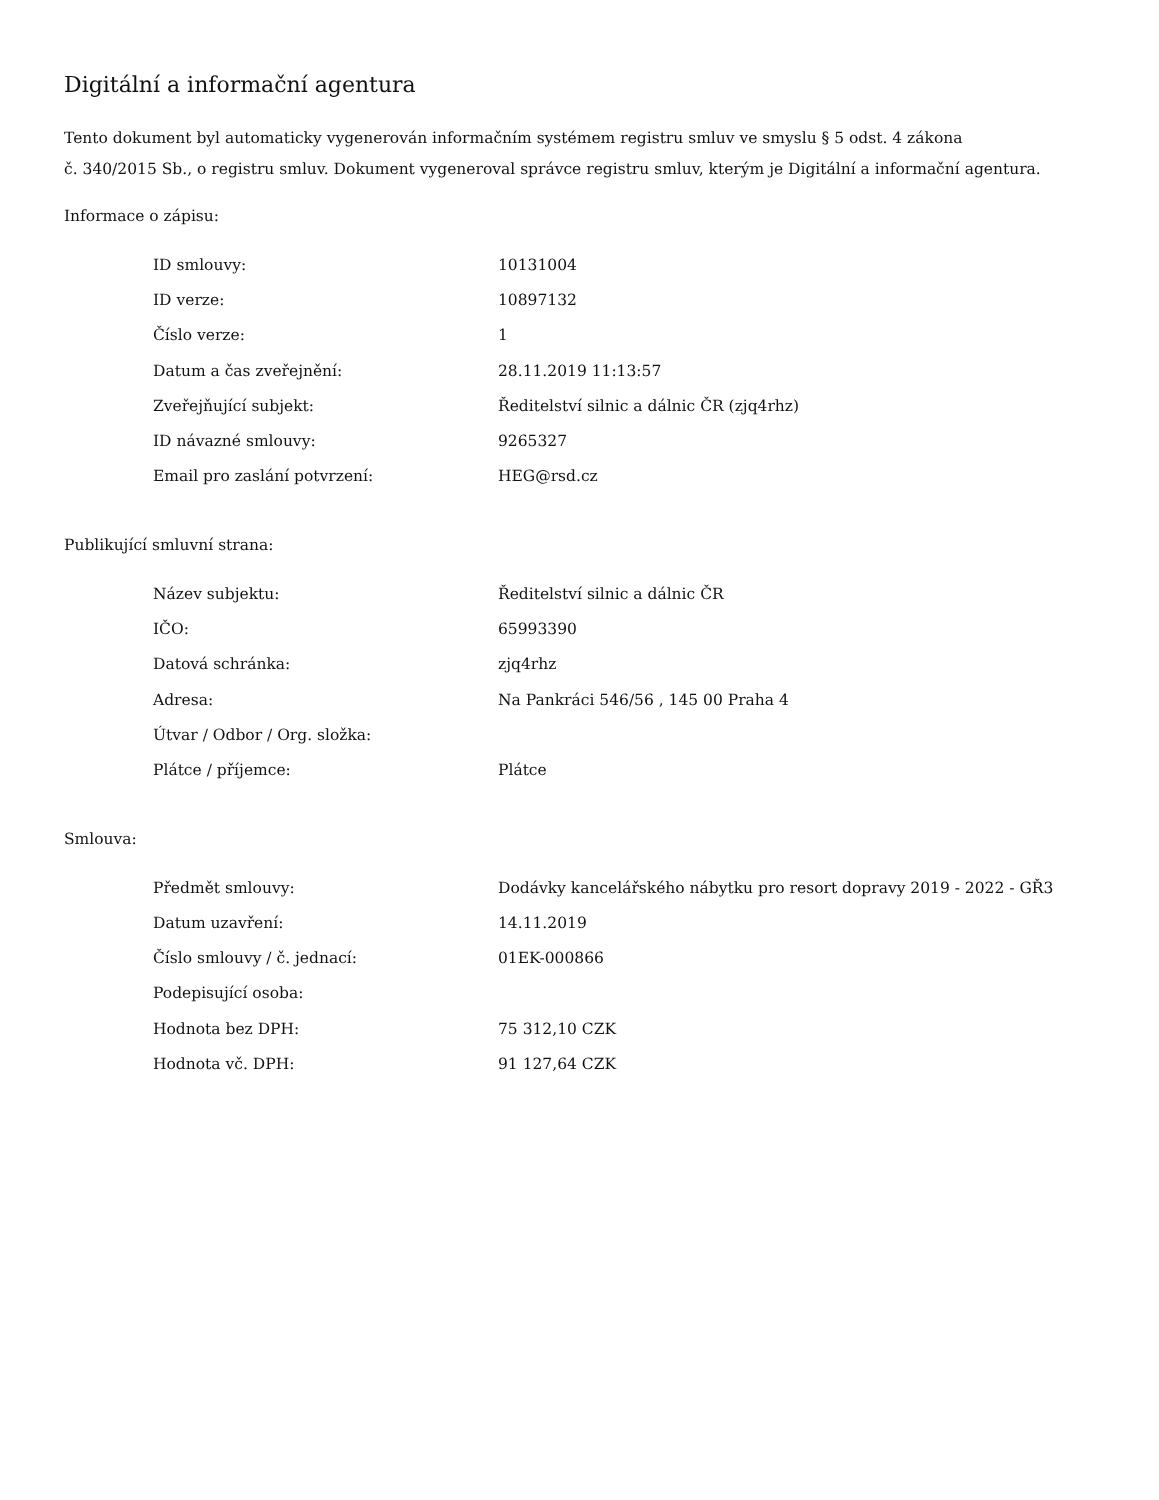Digitální a informační agentura
Tento dokument byl automaticky vygenerován informačním systémem registru smluv ve smyslu § 5 odst. 4 zákona
č. 340/2015 Sb., o registru smluv. Dokument vygeneroval správce registru smluv, kterým je Digitální a informační agentura.
Informace o zápisu:
| ID smlouvy: | 10131004 |
| ID verze: | 10897132 |
| Číslo verze: | 1 |
| Datum a čas zveřejnění: | 28.11.2019 11:13:57 |
| Zveřejňující subjekt: | Ředitelství silnic a dálnic ČR (zjq4rhz) |
| ID návazné smlouvy: | 9265327 |
| Email pro zaslání potvrzení: | HEG@rsd.cz |
Publikující smluvní strana:
| Název subjektu: | Ředitelství silnic a dálnic ČR |
| IČO: | 65993390 |
| Datová schránka: | zjq4rhz |
| Adresa: | Na Pankráci 546/56 , 145 00 Praha 4 |
| Útvar / Odbor / Org. složka: | |
| Plátce / příjemce: | Plátce |
Smlouva:
| Předmět smlouvy: | Dodávky kancelářského nábytku pro resort dopravy 2019 - 2022 - GŘ3 |
| Datum uzavření: | 14.11.2019 |
| Číslo smlouvy / č. jednací: | 01EK-000866 |
| Podepisující osoba: | |
| Hodnota bez DPH: | 75 312,10 CZK |
| Hodnota vč. DPH: | 91 127,64 CZK |